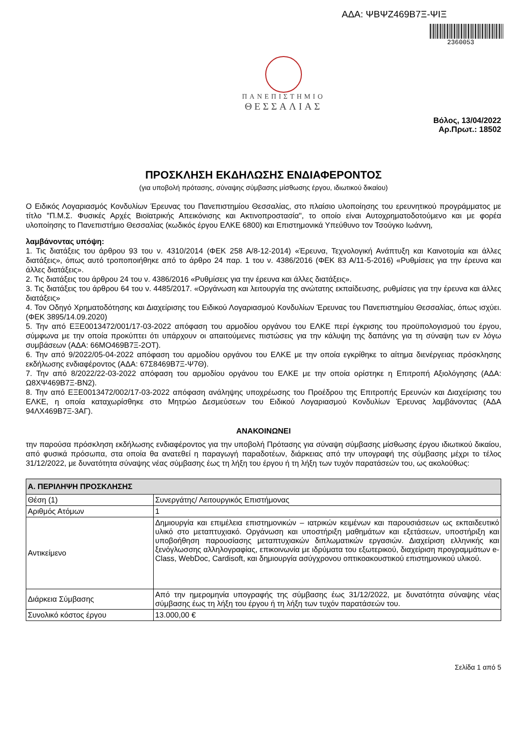ΑΔΑ: ΨΒΨΖ469Β7Ξ-ΨΙΞ
2360053
ΠΑΝΕΠΙΣΤΗΜΙΟ
ΘΕΣΣΑΛΙΑΣ
Βόλος, 13/04/2022
Αρ.Πρωτ.: 18502
ΠΡΟΣΚΛΗΣΗ ΕΚΔΗΛΩΣΗΣ ΕΝΔΙΑΦΕΡΟΝΤΟΣ
(για υποβολή πρότασης, σύναψης σύμβασης μίσθωσης έργου, ιδιωτικού δικαίου)
Ο Ειδικός Λογαριασμός Κονδυλίων Έρευνας του Πανεπιστημίου Θεσσαλίας, στο πλαίσιο υλοποίησης του ερευνητικού προγράμματος με τίτλο "Π.Μ.Σ. Φυσικές Αρχές Βιοϊατρικής Απεικόνισης και Ακτινοπροστασία", το οποίο είναι Αυτοχρηματοδοτούμενο και με φορέα υλοποίησης το Πανεπιστήμιο Θεσσαλίας (κωδικός έργου ΕΛΚΕ 6800) και Επιστημονικά Υπεύθυνο τον Τσούγκο Ιωάννη,
λαμβάνοντας υπόψη:
1. Τις διατάξεις του άρθρου 93 του ν. 4310/2014 (ΦΕΚ 258 Α/8-12-2014) «Έρευνα, Τεχνολογική Ανάπτυξη και Καινοτομία και άλλες διατάξεις», όπως αυτό τροποποιήθηκε από το άρθρο 24 παρ. 1 του ν. 4386/2016 (ΦΕΚ 83 Α/11-5-2016) «Ρυθμίσεις για την έρευνα και άλλες διατάξεις».
2. Τις διατάξεις του άρθρου 24 του ν. 4386/2016 «Ρυθμίσεις για την έρευνα και άλλες διατάξεις».
3. Τις διατάξεις του άρθρου 64 του ν. 4485/2017. «Οργάνωση και λειτουργία της ανώτατης εκπαίδευσης, ρυθμίσεις για την έρευνα και άλλες διατάξεις»
4. Τον Οδηγό Χρηματοδότησης και Διαχείρισης του Ειδικού Λογαριασμού Κονδυλίων Έρευνας του Πανεπιστημίου Θεσσαλίας, όπως ισχύει.(ΦΕΚ 3895/14.09.2020)
5. Την από ΕΞΕ0013472/001/17-03-2022 απόφαση του αρμοδίου οργάνου του ΕΛΚΕ περί έγκρισης του προϋπολογισμού του έργου, σύμφωνα με την οποία προκύπτει ότι υπάρχουν οι απαιτούμενες πιστώσεις για την κάλυψη της δαπάνης για τη σύναψη των εν λόγω συμβάσεων (ΑΔΑ: 66ΜΟ469Β7Ξ-2ΟΤ).
6. Την από 9/2022/05-04-2022 απόφαση του αρμοδίου οργάνου του ΕΛΚΕ με την οποία εγκρίθηκε το αίτημα διενέργειας πρόσκλησης εκδήλωσης ενδιαφέροντος (ΑΔΑ: 67Σ8469Β7Ξ-Ψ7Θ).
7. Την από 8/2022/22-03-2022 απόφαση του αρμοδίου οργάνου του ΕΛΚΕ με την οποία ορίστηκε η Επιτροπή Αξιολόγησης (ΑΔΑ: Ω8ΧΨ469Β7Ξ-ΒΝ2).
8. Την από ΕΞΕ0013472/002/17-03-2022 απόφαση ανάληψης υποχρέωσης του Προέδρου της Επιτροπής Ερευνών και Διαχείρισης του ΕΛΚΕ, η οποία καταχωρίσθηκε στο Μητρώο Δεσμεύσεων του Ειδικού Λογαριασμού Κονδυλίων Έρευνας λαμβάνοντας (ΑΔΑ 94ΛΧ469Β7Ξ-3ΑΓ).
ΑΝΑΚΟΙΝΩΝΕΙ
την παρούσα πρόσκληση εκδήλωσης ενδιαφέροντος για την υποβολή Πρότασης για σύναψη σύμβασης μίσθωσης έργου ιδιωτικού δικαίου, από φυσικά πρόσωπα, στα οποία θα ανατεθεί η παραγωγή παραδοτέων, διάρκειας από την υπογραφή της σύμβασης μέχρι το τέλος 31/12/2022, με δυνατότητα σύναψης νέας σύμβασης έως τη λήξη του έργου ή τη λήξη των τυχόν παρατάσεών του, ως ακολούθως:
| Α. ΠΕΡΙΛΗΨΗ ΠΡΟΣΚΛΗΣΗΣ | |
| --- | --- |
| Θέση (1) | Συνεργάτης/ Λειτουργικός Επιστήμονας |
| Αριθμός Ατόμων | 1 |
| Αντικείμενο | Δημιουργία και επιμέλεια επιστημονικών – ιατρικών κειμένων και παρουσιάσεων ως εκπαιδευτικό υλικό στο μεταπτυχιακό. Οργάνωση και υποστήριξη μαθημάτων και εξετάσεων, υποστήριξη και υποβοήθηση παρουσίασης μεταπτυχιακών διπλωματικών εργασιών. Διαχείριση ελληνικής και ξενόγλωσσης αλληλογραφίας, επικοινωνία με ιδρύματα του εξωτερικού, διαχείριση προγραμμάτων e-Class, WebDoc, Cardisoft, και δημιουργία ασύγχρονου οπτικοακουστικού επιστημονικού υλικού. |
| Διάρκεια Σύμβασης | Από την ημερομηνία υπογραφής της σύμβασης έως 31/12/2022, με δυνατότητα σύναψης νέας σύμβασης έως τη λήξη του έργου ή τη λήξη των τυχόν παρατάσεών του. |
| Συνολικό κόστος έργου | 13.000,00 € |
Σελίδα 1 από 5